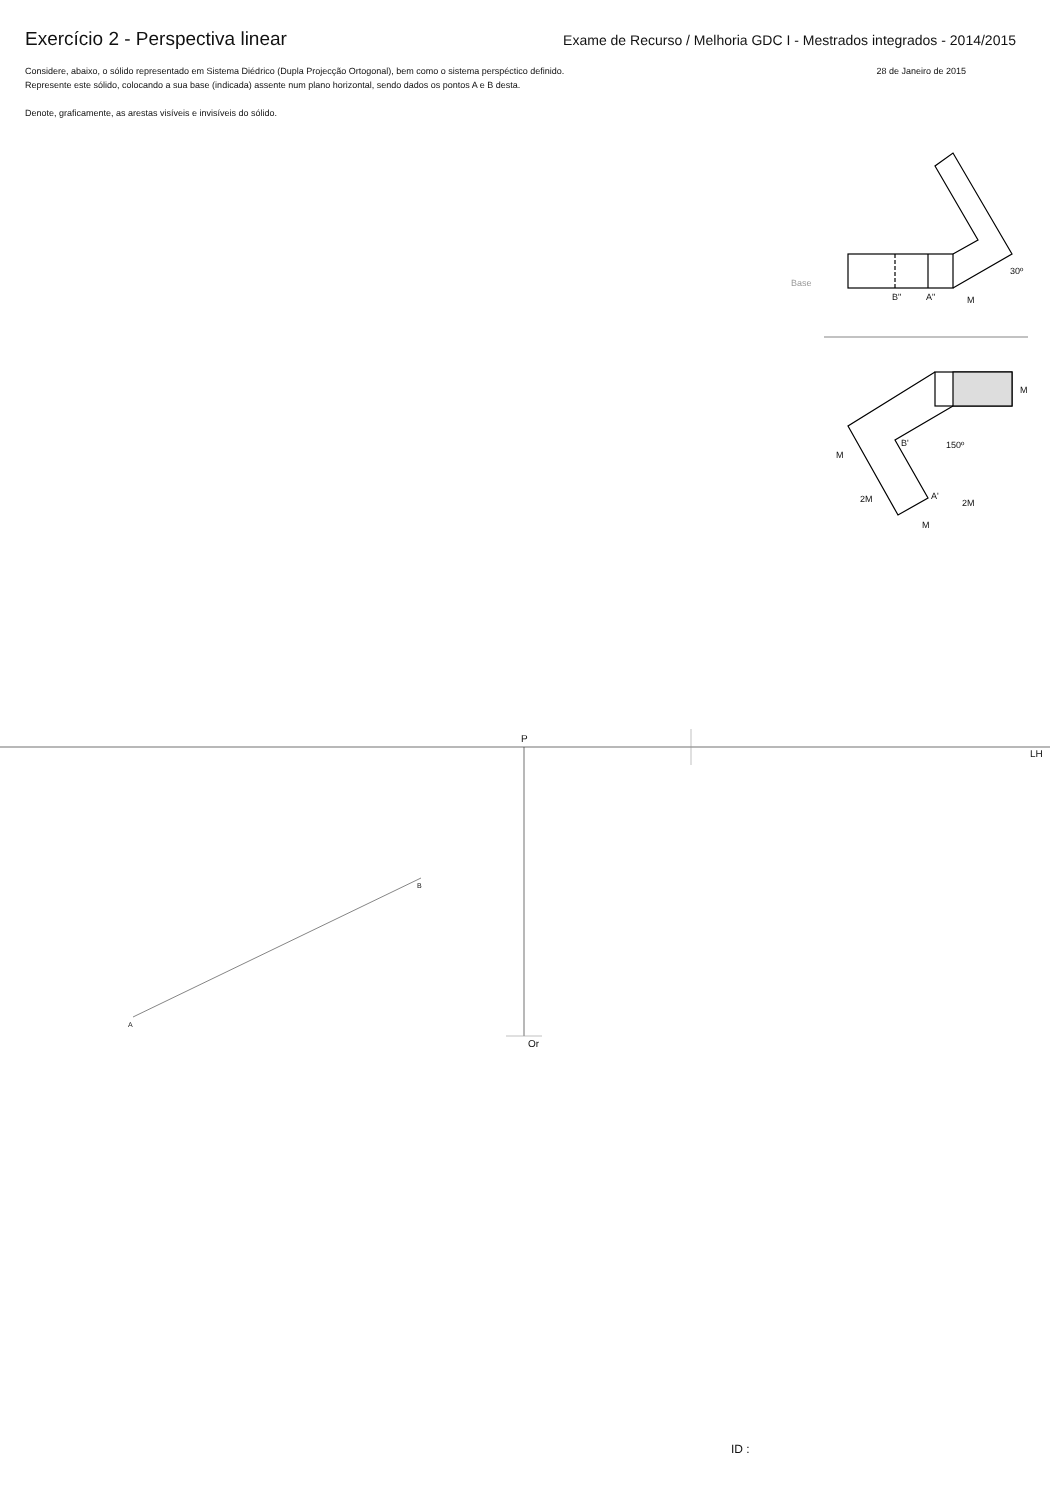Exercício 2 - Perspectiva linear
Exame de Recurso / Melhoria GDC I - Mestrados integrados - 2014/2015
Considere, abaixo, o sólido representado em Sistema Diédrico (Dupla Projecção Ortogonal), bem como o sistema perspéctico definido. 28 de Janeiro de 2015
Represente este sólido, colocando a sua base (indicada) assente num plano horizontal, sendo dados os pontos A e B desta.
Denote, graficamente, as arestas visíveis e invisíveis do sólido.
Base
B" A"
30º
M
B'
A'
150º
M
M
2M
M
2M
P
LH
B
A
Or
ID :